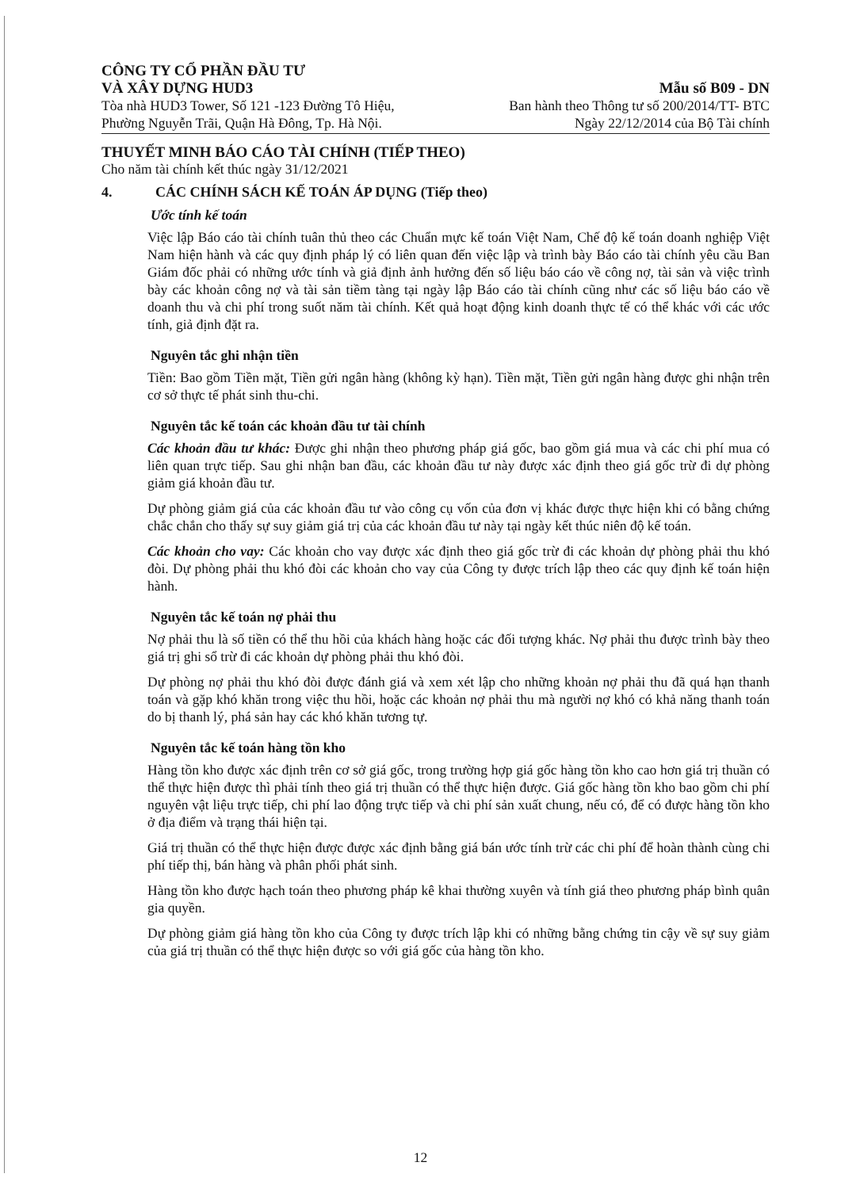CÔNG TY CỔ PHẦN ĐẦU TƯ
VÀ XÂY DỰNG HUD3
Tòa nhà HUD3 Tower, Số 121 -123 Đường Tô Hiệu,
Phường Nguyễn Trãi, Quận Hà Đông, Tp. Hà Nội.
Mẫu số B09 - DN
Ban hành theo Thông tư số 200/2014/TT- BTC
Ngày 22/12/2014 của Bộ Tài chính
THUYẾT MINH BÁO CÁO TÀI CHÍNH (TIẾP THEO)
Cho năm tài chính kết thúc ngày 31/12/2021
4. CÁC CHÍNH SÁCH KẾ TOÁN ÁP DỤNG (Tiếp theo)
Ước tính kế toán
Việc lập Báo cáo tài chính tuân thủ theo các Chuẩn mực kế toán Việt Nam, Chế độ kế toán doanh nghiệp Việt Nam hiện hành và các quy định pháp lý có liên quan đến việc lập và trình bày Báo cáo tài chính yêu cầu Ban Giám đốc phải có những ước tính và giả định ảnh hưởng đến số liệu báo cáo về công nợ, tài sản và việc trình bày các khoản công nợ và tài sản tiềm tàng tại ngày lập Báo cáo tài chính cũng như các số liệu báo cáo về doanh thu và chi phí trong suốt năm tài chính. Kết quả hoạt động kinh doanh thực tế có thể khác với các ước tính, giả định đặt ra.
Nguyên tắc ghi nhận tiền
Tiền: Bao gồm Tiền mặt, Tiền gửi ngân hàng (không kỳ hạn). Tiền mặt, Tiền gửi ngân hàng được ghi nhận trên cơ sở thực tế phát sinh thu-chi.
Nguyên tắc kế toán các khoản đầu tư tài chính
Các khoản đầu tư khác: Được ghi nhận theo phương pháp giá gốc, bao gồm giá mua và các chi phí mua có liên quan trực tiếp. Sau ghi nhận ban đầu, các khoản đầu tư này được xác định theo giá gốc trừ đi dự phòng giảm giá khoản đầu tư.
Dự phòng giảm giá của các khoản đầu tư vào công cụ vốn của đơn vị khác được thực hiện khi có bằng chứng chắc chắn cho thấy sự suy giảm giá trị của các khoản đầu tư này tại ngày kết thúc niên độ kế toán.
Các khoản cho vay: Các khoản cho vay được xác định theo giá gốc trừ đi các khoản dự phòng phải thu khó đòi. Dự phòng phải thu khó đòi các khoản cho vay của Công ty được trích lập theo các quy định kế toán hiện hành.
Nguyên tắc kế toán nợ phải thu
Nợ phải thu là số tiền có thể thu hồi của khách hàng hoặc các đối tượng khác. Nợ phải thu được trình bày theo giá trị ghi sổ trừ đi các khoản dự phòng phải thu khó đòi.
Dự phòng nợ phải thu khó đòi được đánh giá và xem xét lập cho những khoản nợ phải thu đã quá hạn thanh toán và gặp khó khăn trong việc thu hồi, hoặc các khoản nợ phải thu mà người nợ khó có khả năng thanh toán do bị thanh lý, phá sản hay các khó khăn tương tự.
Nguyên tắc kế toán hàng tồn kho
Hàng tồn kho được xác định trên cơ sở giá gốc, trong trường hợp giá gốc hàng tồn kho cao hơn giá trị thuần có thể thực hiện được thì phải tính theo giá trị thuần có thể thực hiện được. Giá gốc hàng tồn kho bao gồm chi phí nguyên vật liệu trực tiếp, chi phí lao động trực tiếp và chi phí sản xuất chung, nếu có, để có được hàng tồn kho ở địa điểm và trạng thái hiện tại.
Giá trị thuần có thể thực hiện được được xác định bằng giá bán ước tính trừ các chi phí để hoàn thành cùng chi phí tiếp thị, bán hàng và phân phối phát sinh.
Hàng tồn kho được hạch toán theo phương pháp kê khai thường xuyên và tính giá theo phương pháp bình quân gia quyền.
Dự phòng giảm giá hàng tồn kho của Công ty được trích lập khi có những bằng chứng tin cậy về sự suy giảm của giá trị thuần có thể thực hiện được so với giá gốc của hàng tồn kho.
12